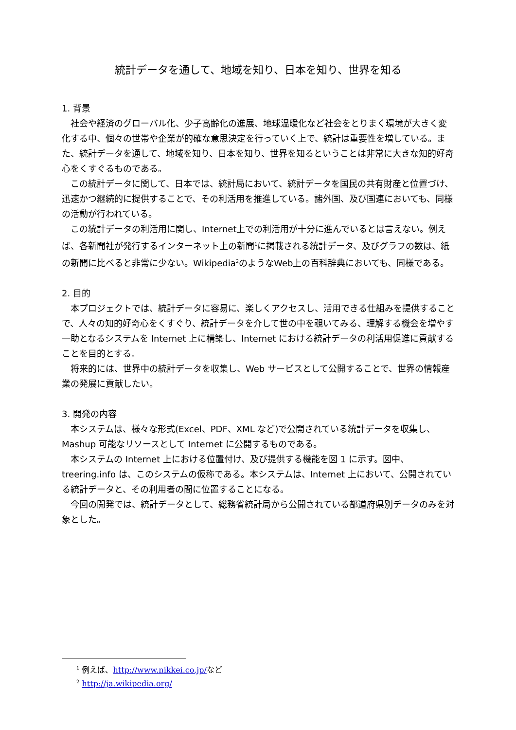統計データを通して、地域を知り、日本を知り、世界を知る
1. 背景
社会や経済のグローバル化、少子高齢化の進展、地球温暖化など社会をとりまく環境が大きく変化する中、個々の世帯や企業が的確な意思決定を行っていく上で、統計は重要性を増している。また、統計データを通して、地域を知り、日本を知り、世界を知るということは非常に大きな知的好奇心をくすぐるものである。
この統計データに関して、日本では、統計局において、統計データを国民の共有財産と位置づけ、迅速かつ継続的に提供することで、その利活用を推進している。諸外国、及び国連においても、同様の活動が行われている。
この統計データの利活用に関し、Internet上での利活用が十分に進んでいるとは言えない。例えば、各新聞社が発行するインターネット上の新聞<sup>1</sup>に掲載される統計データ、及びグラフの数は、紙の新聞に比べると非常に少ない。Wikipedia<sup>2</sup>のようなWeb上の百科辞典においても、同様である。
2. 目的
本プロジェクトでは、統計データに容易に、楽しくアクセスし、活用できる仕組みを提供することで、人々の知的好奇心をくすぐり、統計データを介して世の中を覗いてみる、理解する機会を増やす一助となるシステムを Internet 上に構築し、Internet における統計データの利活用促進に貢献することを目的とする。
将来的には、世界中の統計データを収集し、Web サービスとして公開することで、世界の情報産業の発展に貢献したい。
3. 開発の内容
本システムは、様々な形式(Excel、PDF、XML など)で公開されている統計データを収集し、Mashup 可能なリソースとして Internet に公開するものである。
本システムの Internet 上における位置付け、及び提供する機能を図 1 に示す。図中、treering.info は、このシステムの仮称である。本システムは、Internet 上において、公開されている統計データと、その利用者の間に位置することになる。
今回の開発では、統計データとして、総務省統計局から公開されている都道府県別データのみを対象とした。
<sup>1</sup> 例えば、http://www.nikkei.co.jp/など
<sup>2</sup> http://ja.wikipedia.org/